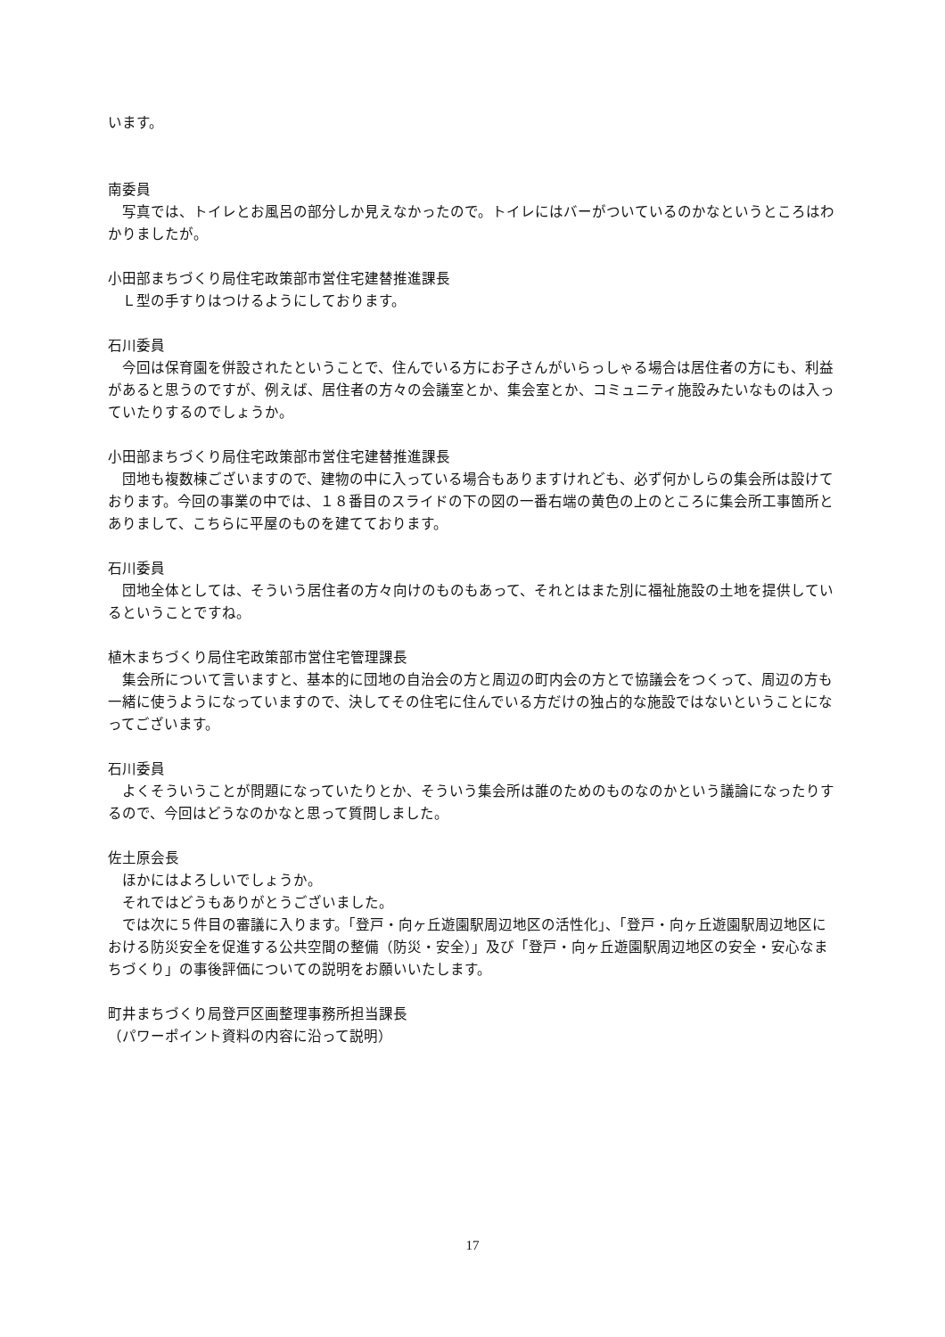います。
南委員
写真では、トイレとお風呂の部分しか見えなかったので。トイレにはバーがついているのかなというところはわかりましたが。
小田部まちづくり局住宅政策部市営住宅建替推進課長
Ｌ型の手すりはつけるようにしております。
石川委員
今回は保育園を併設されたということで、住んでいる方にお子さんがいらっしゃる場合は居住者の方にも、利益があると思うのですが、例えば、居住者の方々の会議室とか、集会室とか、コミュニティ施設みたいなものは入っていたりするのでしょうか。
小田部まちづくり局住宅政策部市営住宅建替推進課長
団地も複数棟ございますので、建物の中に入っている場合もありますけれども、必ず何かしらの集会所は設けております。今回の事業の中では、１８番目のスライドの下の図の一番右端の黄色の上のところに集会所工事箇所とありまして、こちらに平屋のものを建てております。
石川委員
団地全体としては、そういう居住者の方々向けのものもあって、それとはまた別に福祉施設の土地を提供しているということですね。
植木まちづくり局住宅政策部市営住宅管理課長
集会所について言いますと、基本的に団地の自治会の方と周辺の町内会の方とで協議会をつくって、周辺の方も一緒に使うようになっていますので、決してその住宅に住んでいる方だけの独占的な施設ではないということになってございます。
石川委員
よくそういうことが問題になっていたりとか、そういう集会所は誰のためのものなのかという議論になったりするので、今回はどうなのかなと思って質問しました。
佐土原会長
ほかにはよろしいでしょうか。
それではどうもありがとうございました。
では次に５件目の審議に入ります。「登戸・向ヶ丘遊園駅周辺地区の活性化」、「登戸・向ヶ丘遊園駅周辺地区における防災安全を促進する公共空間の整備（防災・安全）」及び「登戸・向ヶ丘遊園駅周辺地区の安全・安心なまちづくり」の事後評価についての説明をお願いいたします。
町井まちづくり局登戸区画整理事務所担当課長
（パワーポイント資料の内容に沿って説明）
17